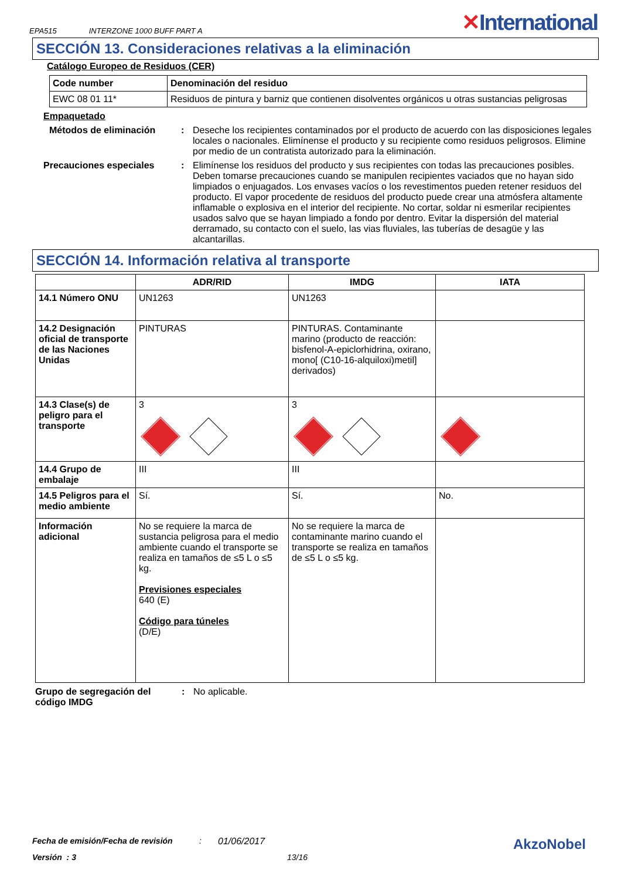EPA515 INTERZONE 1000 BUFF PART A
✕International
SECCIÓN 13. Consideraciones relativas a la eliminación
Catálogo Europeo de Residuos (CER)
| Code number | Denominación del residuo |
| --- | --- |
| EWC 08 01 11* | Residuos de pintura y barniz que contienen disolventes orgánicos u otras sustancias peligrosas |
Empaquetado
Métodos de eliminación : Deseche los recipientes contaminados por el producto de acuerdo con las disposiciones legales locales o nacionales. Elimínense el producto y su recipiente como residuos peligrosos. Elimine por medio de un contratista autorizado para la eliminación.
Precauciones especiales : Elimínense los residuos del producto y sus recipientes con todas las precauciones posibles. Deben tomarse precauciones cuando se manipulen recipientes vaciados que no hayan sido limpiados o enjuagados. Los envases vacíos o los revestimentos pueden retener residuos del producto. El vapor procedente de residuos del producto puede crear una atmósfera altamente inflamable o explosiva en el interior del recipiente. No cortar, soldar ni esmerilar recipientes usados salvo que se hayan limpiado a fondo por dentro. Evitar la dispersión del material derramado, su contacto con el suelo, las vias fluviales, las tuberías de desagüe y las alcantarillas.
SECCIÓN 14. Información relativa al transporte
| | ADR/RID | IMDG | IATA |
| --- | --- | --- | --- |
| 14.1 Número ONU | UN1263 | UN1263 | |
| 14.2 Designación oficial de transporte de las Naciones Unidas | PINTURAS | PINTURAS. Contaminante marino (producto de reacción: bisfenol-A-epiclorhidrina, oxirano, mono[ (C10-16-alquiloxi)metil] derivados) | |
| 14.3 Clase(s) de peligro para el transporte | 3 | 3 | |
| 14.4 Grupo de embalaje | III | III | |
| 14.5 Peligros para el medio ambiente | Sí. | Sí. | No. |
| Información adicional | No se requiere la marca de sustancia peligrosa para el medio ambiente cuando el transporte se realiza en tamaños de ≤5 L o ≤5 kg. Previsiones especiales 640 (E) Código para túneles (D/E) | No se requiere la marca de contaminante marino cuando el transporte se realiza en tamaños de ≤5 L o ≤5 kg. | |
Grupo de segregación del código IMDG
: No aplicable.
Fecha de emisión/Fecha de revisión: 01/06/2017 AkzoNobel
Versión : 3 13/16